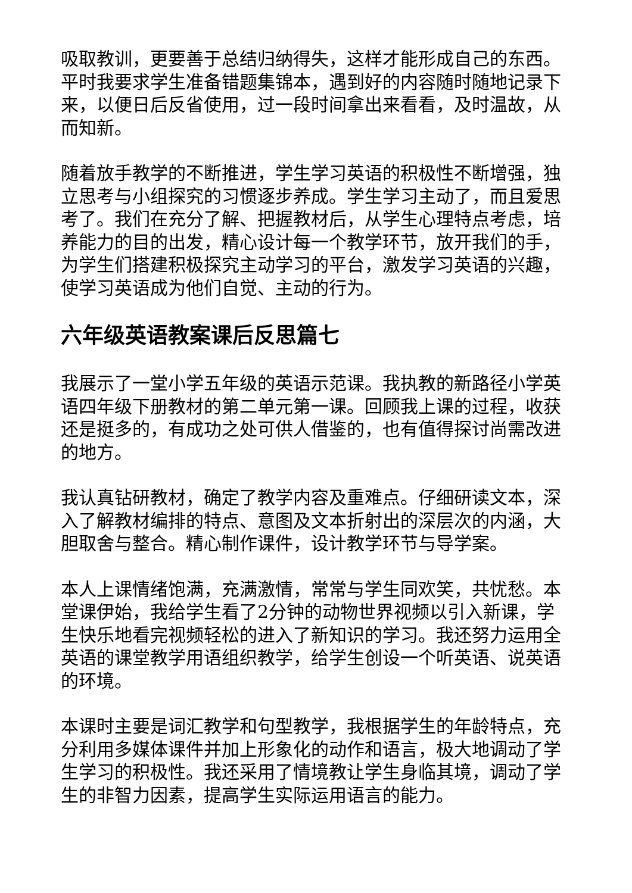吸取教训，更要善于总结归纳得失，这样才能形成自己的东西。平时我要求学生准备错题集锦本，遇到好的内容随时随地记录下来，以便日后反省使用，过一段时间拿出来看看，及时温故，从而知新。
随着放手教学的不断推进，学生学习英语的积极性不断增强，独立思考与小组探究的习惯逐步养成。学生学习主动了，而且爱思考了。我们在充分了解、把握教材后，从学生心理特点考虑，培养能力的目的出发，精心设计每一个教学环节，放开我们的手，为学生们搭建积极探究主动学习的平台，激发学习英语的兴趣，使学习英语成为他们自觉、主动的行为。
六年级英语教案课后反思篇七
我展示了一堂小学五年级的英语示范课。我执教的新路径小学英语四年级下册教材的第二单元第一课。回顾我上课的过程，收获还是挺多的，有成功之处可供人借鉴的，也有值得探讨尚需改进的地方。
我认真钻研教材，确定了教学内容及重难点。仔细研读文本，深入了解教材编排的特点、意图及文本折射出的深层次的内涵，大胆取舍与整合。精心制作课件，设计教学环节与导学案。
本人上课情绪饱满，充满激情，常常与学生同欢笑，共忧愁。本堂课伊始，我给学生看了2分钟的动物世界视频以引入新课，学生快乐地看完视频轻松的进入了新知识的学习。我还努力运用全英语的课堂教学用语组织教学，给学生创设一个听英语、说英语的环境。
本课时主要是词汇教学和句型教学，我根据学生的年龄特点，充分利用多媒体课件并加上形象化的动作和语言，极大地调动了学生学习的积极性。我还采用了情境教让学生身临其境，调动了学生的非智力因素，提高学生实际运用语言的能力。